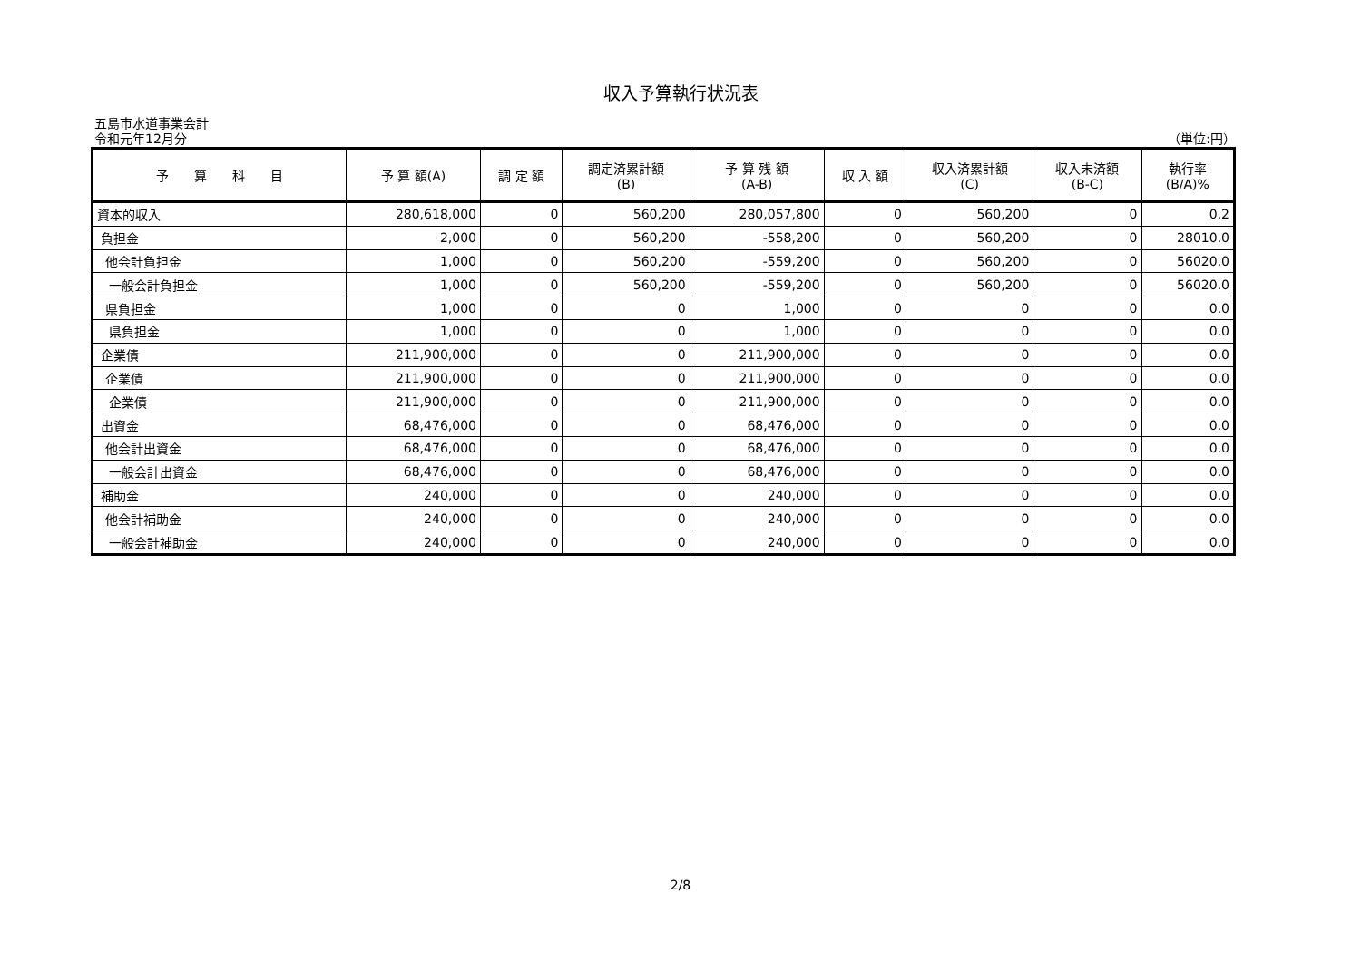収入予算執行状況表
五島市水道事業会計
令和元年12月分 （単位:円）
| 予 算 科 目 | 予 算 額(A) | 調 定 額 | 調定済累計額 (B) | 予 算 残 額 (A-B) | 収 入 額 | 収入済累計額 (C) | 収入未済額 (B-C) | 執行率 (B/A)% |
| --- | --- | --- | --- | --- | --- | --- | --- | --- |
| 資本的収入 | 280,618,000 | 0 | 560,200 | 280,057,800 | 0 | 560,200 | 0 | 0.2 |
| 負担金 | 2,000 | 0 | 560,200 | -558,200 | 0 | 560,200 | 0 | 28010.0 |
| 他会計負担金 | 1,000 | 0 | 560,200 | -559,200 | 0 | 560,200 | 0 | 56020.0 |
| 一般会計負担金 | 1,000 | 0 | 560,200 | -559,200 | 0 | 560,200 | 0 | 56020.0 |
| 県負担金 | 1,000 | 0 | 0 | 1,000 | 0 | 0 | 0 | 0.0 |
| 県負担金 | 1,000 | 0 | 0 | 1,000 | 0 | 0 | 0 | 0.0 |
| 企業債 | 211,900,000 | 0 | 0 | 211,900,000 | 0 | 0 | 0 | 0.0 |
| 企業債 | 211,900,000 | 0 | 0 | 211,900,000 | 0 | 0 | 0 | 0.0 |
| 企業債 | 211,900,000 | 0 | 0 | 211,900,000 | 0 | 0 | 0 | 0.0 |
| 出資金 | 68,476,000 | 0 | 0 | 68,476,000 | 0 | 0 | 0 | 0.0 |
| 他会計出資金 | 68,476,000 | 0 | 0 | 68,476,000 | 0 | 0 | 0 | 0.0 |
| 一般会計出資金 | 68,476,000 | 0 | 0 | 68,476,000 | 0 | 0 | 0 | 0.0 |
| 補助金 | 240,000 | 0 | 0 | 240,000 | 0 | 0 | 0 | 0.0 |
| 他会計補助金 | 240,000 | 0 | 0 | 240,000 | 0 | 0 | 0 | 0.0 |
| 一般会計補助金 | 240,000 | 0 | 0 | 240,000 | 0 | 0 | 0 | 0.0 |
2/8